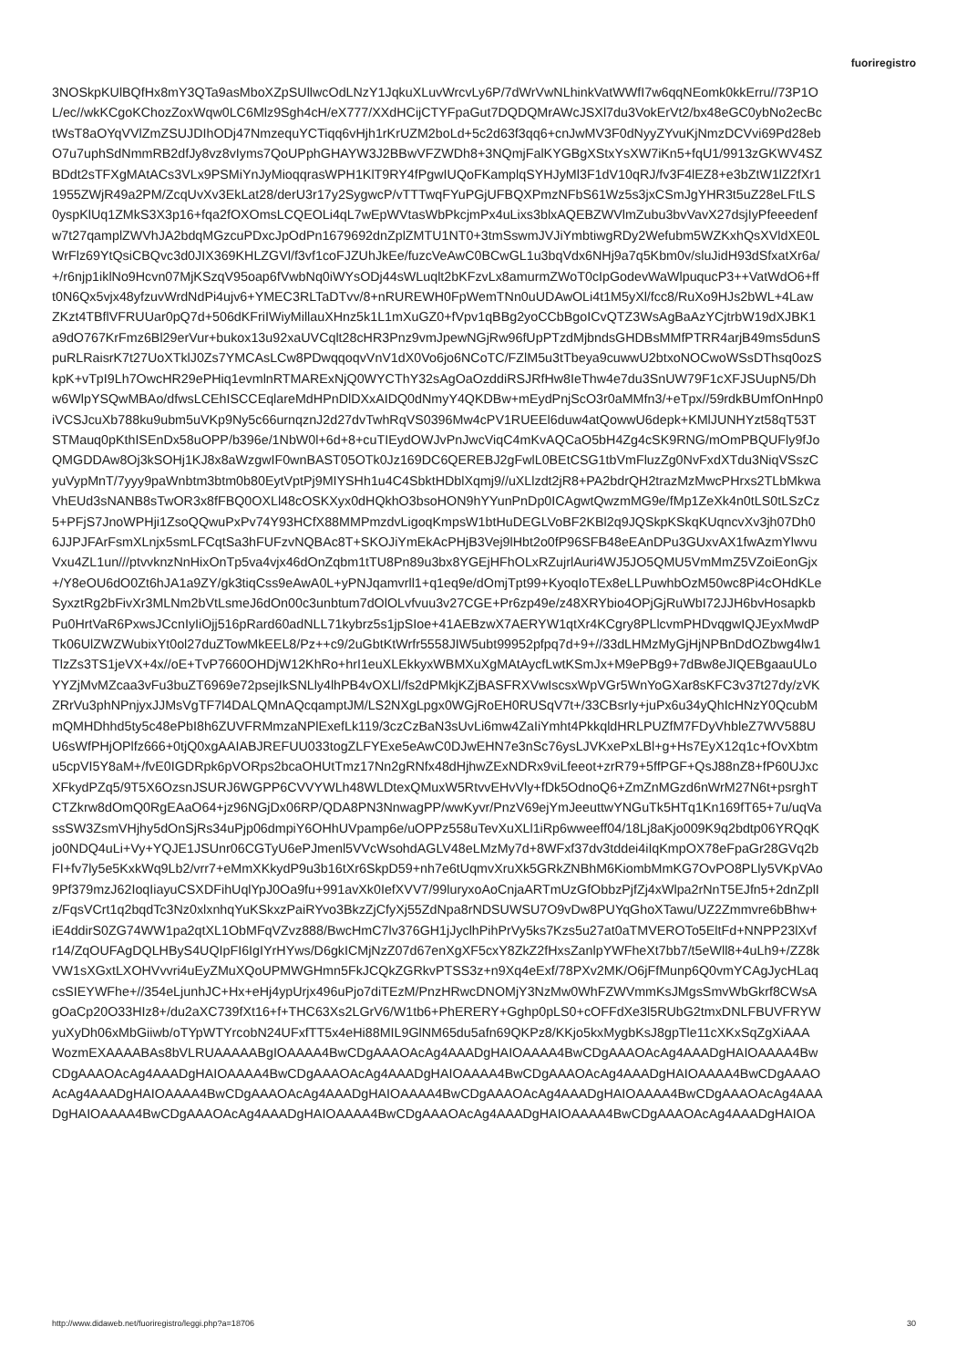fuoriregistro
3NOSkpKUlBQfHx8mY3QTa9asMboXZpSUllwcOdLNzY1JqkuXLuvWrcvLy6P/7dWrVwNLhinkVatWWfI7w6qqNEomk0kkErru//73P1O
L/ec//wkKCgoKChozZoxWqw0LC6Mlz9Sgh4cH/eX777/XXdHCijCTYFpaGut7DQDQMrAWcJSXl7du3VokErVt2/bx48eGC0ybNo2ecBc
tWsT8aOYqVVlZmZSUJDIhODj47NmzequYCTiqq6vHjh1rKrUZM2boLd+5c2d63f3qq6+cnJwMV3F0dNyyZYvuKjNmzDCVvi69Pd28eb
O7u7uphSdNmmRB2dfJy8vz8vIyms7QoUPphGHAYW3J2BBwVFZWDh8+3NQmjFalKYGBgXStxYsXW7iKn5+fqU1/9913zGKWV4SZ
BDdt2sTFXgMAtACs3VLx9PSMiYnJyMioqqrasWPH1KlT9RY4fPgwIUQoFKamplqSYHJyMl3F1dV10qRJ/fv3F4lEZ8+e3bZtW1lZ2fXr1
1955ZWjR49a2PM/ZcqUvXv3EkLat28/derU3r17y2SygwcP/vTTTwqFYuPGjUFBQXPmzNFbS61Wz5s3jxCSmJgYHR3t5uZ28eLFtLS
0yspKlUq1ZMkS3X3p16+fqa2fOXOmsLCQEOLi4qL7wEpWVtasWbPkcjmPx4uLixs3blxAQEBZWVlmZubu3bvVavX27dsjIyPfeeedenf
w7t27qamplZWVhJA2bdqMGzcuPDxcJpOdPn1679692dnZplZMTU1NT0+3tmSswmJVJiYmbtiwgRDy2Wefubm5WZKxhQsXVldXE0L
WrFlz69YtQsiCBQvc3d0JIX369KHLZGVl/f3vf1coFJZUhJkEe/fuzcVeAwC0BCwGL1u3bqVdx6NHj9a7q5Kbm0v/sluJidH93dSfxatXr6a/
+/r6njp1iklNo9Hcvn07MjKSzqV95oap6fVwbNq0iWYsODj44sWLuqlt2bKFzvLx8amurmZWoT0cIpGodevWaWlpuqucP3++VatWdO6+ff
t0N6Qx5vjx48yfzuvWrdNdPi4ujv6+YMEC3RLTaDTvv/8+nRUREWH0FpWemTNn0uUDAwOLi4t1M5yXl/fcc8/RuXo9HJs2bWL+4Law
ZKzt4TBflVFRUUar0pQ7d+506dKFriIWiyMillauXHnz5k1L1mXuGZ0+fVpv1qBBg2yoCCbBgoICvQTZ3WsAgBaAzYCjtrbW19dXJBK1
a9dO767KrFmz6Bl29erVur+bukox13u92xaUVCqlt28cHR3Pnz9vmJpewNGjRw96fUpPTzdMjbndsGHDBsMMfPTRR4arjB49ms5dunS
puRLRaisrK7t27UoXTklJ0Zs7YMCAsLCw8PDwqqoqvVnV1dX0Vo6jo6NCoTC/FZlM5u3tTbeya9cuwwU2btxoNOCwoWSsDThsq0ozS
kpK+vTpI9Lh7OwcHR29ePHiq1evmlnRTMARExNjQ0WYCThY32sAgOaOzddiRSJRfHw8IeThw4e7du3SnUW79F1cXFJSUupN5/Dh
w6WlpYSQwMBAo/dfwsLCEhISCCEqlareMdHPnDlDXxAIDQ0dNmyY4QKDBw+mEydPnjScO3r0aMMfn3/+eTpx//59rdkBUmfOnHnp0
iVCSJcuXb788ku9ubm5uVKp9Ny5c66urnqznJ2d27dvTwhRqVS0396Mw4cPV1RUEEl6duw4atQowwU6depk+KMlJUNHYzt58qT53T
STMauq0pKthISEnDx58uOPP/b396e/1NbW0l+6d+8+cuTIEydOWJvPnJwcViqC4mKvAQCaO5bH4Zg4cSK9RNG/mOmPBQUFly9fJo
QMGDDAw8Oj3kSOHj1KJ8x8aWzgwIF0wnBAST05OTk0Jz169DC6QEREBJ2gFwlL0BEtCSG1tbVmFluzZg0NvFxdXTdu3NiqVSszC
yuVypMnT/7yyy9paWnbtm3btm0b80EytVptPj9MIYSHh1u4C4SbktHDblXqmj9//uXLlzdt2jR8+PA2bdrQH2trazMzMwcPHrxs2TLbMkwa
VhEUd3sNANB8sTwOR3x8fFBQ0OXLl48cOSKXyx0dHQkhO3bsoHON9hYYunPnDp0ICAgwtQwzmMG9e/fMp1ZeXk4n0tLS0tLSzCz
5+PFjS7JnoWPHji1ZsoQQwuPxPv74Y93HCfX88MMPmzdvLigoqKmpsW1btHuDEGLVoBF2KBl2q9JQSkpKSkqKUqncvXv3jh07Dh0
6JJPJFArFsmXLnjx5smLFCqtSa3hFUFzvNQBAc8T+SKOJiYmEkAcPHjB3Vej9lHbt2o0fP96SFB48eEAnDPu3GUxvAX1fwAzmYlwvu
Vxu4ZL1un///ptvvknzNnHixOnTp5va4vjx46dOnZqbm1tTU8Pn89u3bx8YGEjHFhOLxRZujrlAuri4WJ5JO5QMU5VmMmZ5VZoiEonGjx
+/Y8eOU6dO0Zt6hJA1a9ZY/gk3tiqCss9eAwA0L+yPNJqamvrll1+q1eq9e/dOmjTpt99+KyoqIoTEx8eLLPuwhbOzM50wc8Pi4cOHdKLe
SyxztRg2bFivXr3MLNm2bVtLsmeJ6dOn00c3unbtum7dOlOLvfvuu3v27CGE+Pr6zp49e/z48XRYbio4OPjGjRuWbI72JJH6bvHosapkb
Pu0HrtVaR6PxwsJCcnIyIiOjj516pRard60adNLL71kybrz5s1jpSIoe+41AEBzwX7AERYW1qtXr4KCgry8PLlcvmPHDvqgwIQJEyxMwdP
Tk06UlZWZWubixYt0ol27duZTowMkEEL8/Pz++c9/2uGbtKtWrfr5558JIW5ubt99952pfpq7d+9+//33dLHMzMyGjHjNPBnDdOZbwg4lw1
TlzZs3TS1jeVX+4x//oE+TvP7660OHDjW12KhRo+hrI1euXLEkkyxWBMXuXgMAtAycfLwtKSmJx+M9ePBg9+7dBw8eJIQEBgaauULo
YYZjMvMZcaa3vFu3buZT6969e72psejIkSNLly4lhPB4vOXLl/fs2dPMkjKZjBASFRXVwIscsxWpVGr5WnYoGXar8sKFC3v37t27dy/zVK
ZRrVu3phNPnjyxJJMsVgTF7l4DALQMnAQcqamptJM/LS2NXgLpgx0WGjRoEH0RUSqV7t+/33CBsrIy+juPx6u34yQhIcHNzY0QcubM
mQMHDhhd5ty5c48ePbI8h6ZUVFRMmzaNPlExefLk119/3czCzBaN3sUvLi6mw4ZaIiYmht4PkkqldHRLPUZfM7FDyVhbleZ7WV588U
U6sWfPHjOPlfz666+0tjQ0xgAAIABJREFUU033togZLFYExe5eAwC0DJwEHN7e3nSc76ysLJVKxePxLBl+g+Hs7EyX12q1c+fOvXbtm
u5cpVI5Y8aM+/fvE0IGDRpk6pVORps2bcaOHUtTmz17Nn2gRNfx48dHjhwZExNDRx9viLfeeot+zrR79+5ffPGF+QsJ88nZ8+fP60UJxc
XFkydPZq5/9T5X6OzsnJSURJ6WGPP6CVVYWLh48WLDtexQMuxW5RtvvEHvVly+fDk5OdnoQ6+ZmZnMGzd6nWrM27N6t+psrghT
CTZkrw8dOmQ0RgEAaO64+jz96NGjDx06RP/QDA8PN3NnwagPP/wwKyvr/PnzV69ejYmJeeuttwYNGuTk5HTq1Kn169fT65+7u/uqVa
ssSW3ZsmVHjhy5dOnSjRs34uPjp06dmpiY6OHhUVpamp6e/uOPPz558uTevXuXLl1iRp6wweeff04/18Lj8aKjo009K9q2bdtp06YRQqK
jo0NDQ4uLi+Vy+YQJE1JSUnr06CGTyU6ePJmenl5VVcWsohdAGLV48eLMzMy7d+8WFxf37dv3tddei4iIqKmpOX78eFpaGr28GVq2b
FI+fv7ly5e5KxkWq9Lb2/vrr7+eMmXKkydP9u3b16tXr6SkpD59+nh7e6tUqmvXruXk5GRkZNBhM6KiombMmKG7OvPO8PLly5VKpVAo
9Pf379mzJ62IoqIiayuCSXDFihUqlYpJ0Oa9fu+991avXk0IefXVV7/99luryxoAoCnjaARTmUzGfObbzPjfZj4xWlpa2rNnT5EJfn5+2dnZplI
z/FqsVCrt1q2bqdTc3Nz0xlxnhqYuKSkxzPaiRYvo3BkzZjCfyXj55ZdNpa8rNDSUWSU7O9vDw8PUYqGhoXTawu/UZ2Zmmvre6bBhw+
iE4ddirS0ZG74WW1pa2qtXL1ObMFqVZvz888/BwcHmC7lv376GH1jJyclhPihPrVy5ks7Kzs5u27at0aTMVEROTo5EltFd+NNPP23lXvf
r14/ZqOUFAgDQLHByS4UQIpFI6IgIYrHYws/D6gkICMjNzZ07d67enXgXF5cxY8ZkZ2fHxsZanlpYWFheXt7bb7/t5eWll8+4uLh9+/ZZ8k
VW1sXGxtLXOHVvvri4uEyZMuXQoUPMWGHmn5FkJCQkZGRkvPTSS3z+n9Xq4eExf/78PXv2MK/O6jFfMunp6Q0vmYCAgJycHLaq
csSIEYWFhe+//354eLjunhJC+Hx+eHj4ypUrjx496uPjo7diTEzM/PnzHRwcDNOMjY3NzMw0WhFZWVmmKsJMgsSmvWbGkrf8CWsA
gOaCp20O33HIz8+/du2aXC739fXt16+f+THC63Xs2LGrV6/W1tb6+PhERERY+Gghp0pLS0+cOFFdXe3l5RUbG2tmxDNLFBUVFRYW
yuXyDh06xMbGiiwb/oTYpWTYrcobN24UFxfTT5x4eHi88MIL9GlNM65du5afn69QKPz8/KKjo5kxMygbKsJ8gpTle11cXKxSqZgXiAAA
WozmEXAAAABAs8bVLRUAAAAABgIOAAAA4BwCDgAAAOAcAg4AAADgHAIOAAAA4BwCDgAAAOAcAg4AAADgHAIOAAAA4Bw
CDgAAAOAcAg4AAADgHAIOAAAA4BwCDgAAAOAcAg4AAADgHAIOAAAA4BwCDgAAAOAcAg4AAADgHAIOAAAA4BwCDgAAAO
AcAg4AAADgHAIOAAAA4BwCDgAAAOAcAg4AAADgHAIOAAAA4BwCDgAAAOAcAg4AAADgHAIOAAAA4BwCDgAAAOAcAg4AAA
DgHAIOAAAA4BwCDgAAAOAcAg4AAADgHAIOAAAA4BwCDgAAAOAcAg4AAADgHAIOAAAA4BwCDgAAAOAcAg4AAADgHAIOA
http://www.didaweb.net/fuoriregistro/leggi.php?a=18706 30